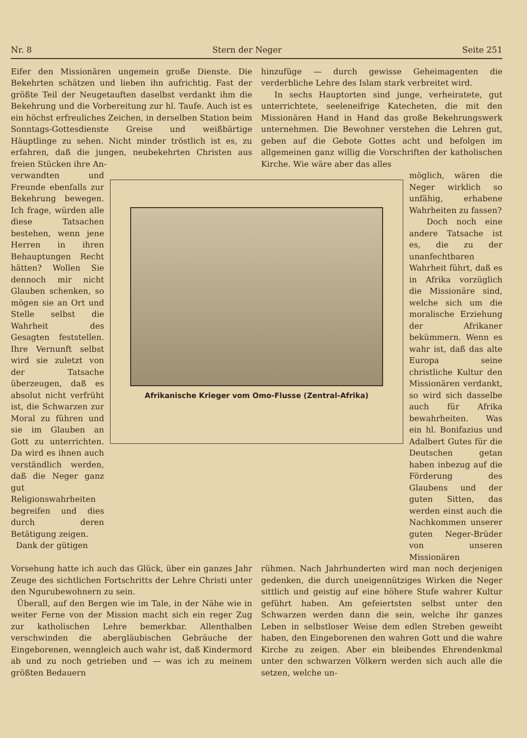Nr. 8 Stern der Neger Seite 251
Eifer den Missionären ungemein große Dienste. Die Bekehrten schätzen und lieben ihn aufrichtig. Fast der größte Teil der Neugetauften daselbst verdankt ihm die Bekehrung und die Vorbereitung zur hl. Taufe. Auch ist es ein höchst erfreuliches Zeichen, in derselben Station beim Sonntags-Gottesdienste Greise und weißbärtige Häuptlinge zu sehen. Nicht minder tröstlich ist es, zu erfahren, daß die jungen, neubekehrten Christen aus freien Stücken ihre An-
hinzufüge — durch gewisse Geheimagenten die verderbliche Lehre des Islam stark verbreitet wird.
In sechs Hauptorten sind junge, verheiratete, gut unterrichtete, seeleneifrige Katecheten, die mit den Missionären Hand in Hand das große Bekehrungswerk unternehmen. Die Bewohner verstehen die Lehren gut, geben auf die Gebote Gottes acht und befolgen im allgemeinen ganz willig die Vorschriften der katholischen Kirche. Wie wäre aber das alles
verwandten und Freunde ebenfalls zur Bekehrung bewegen. Ich frage, würden alle diese Tatsachen bestehen, wenn jene Herren in ihren Behauptungen Recht hätten? Wollen Sie dennoch mir nicht Glauben schenken, so mögen sie an Ort und Stelle selbst die Wahrheit des Gesagten feststellen. Ihre Vernunft selbst wird sie zuletzt von der Tatsache überzeugen, daß es absolut nicht verfrüht ist, die Schwarzen zur Moral zu führen und sie im Glauben an Gott zu unterrichten. Da wird es ihnen auch verständlich werden, daß die Neger ganz gut Religionswahrheiten begreifen und dies durch deren Betätigung zeigen.
Dank der gütigen
Afrikanische Krieger vom Omo-Flusse (Zentral-Afrika)
möglich, wären die Neger wirklich so unfähig, erhabene Wahrheiten zu fassen?
Doch noch eine andere Tatsache ist es, die zu der unanfechtbaren Wahrheit führt, daß es in Afrika vorzüglich die Missionäre sind, welche sich um die moralische Erziehung der Afrikaner bekümmern. Wenn es wahr ist, daß das alte Europa seine christliche Kultur den Missionären verdankt, so wird sich dasselbe auch für Afrika bewahrheiten. Was ein hl. Bonifazius und Adalbert Gutes für die Deutschen getan haben inbezug auf die Förderung des Glaubens und der guten Sitten, das werden einst auch die Nachkommen unserer guten Neger-Brüder von unseren Missionären
Vorsehung hatte ich auch das Glück, über ein ganzes Jahr Zeuge des sichtlichen Fortschritts der Lehre Christi unter den Ngurubewohnern zu sein.
Überall, auf den Bergen wie im Tale, in der Nähe wie in weiter Ferne von der Mission macht sich ein reger Zug zur katholischen Lehre bemerkbar. Allenthalben verschwinden die abergläubischen Gebräuche der Eingeborenen, wenngleich auch wahr ist, daß Kindermord ab und zu noch getrieben und — was ich zu meinem größten Bedauern
rühmen. Nach Jahrhunderten wird man noch derjenigen gedenken, die durch uneigennütziges Wirken die Neger sittlich und geistig auf eine höhere Stufe wahrer Kultur geführt haben. Am gefeiertsten selbst unter den Schwarzen werden dann die sein, welche ihr ganzes Leben in selbstloser Weise dem edlen Streben geweiht haben, den Eingeborenen den wahren Gott und die wahre Kirche zu zeigen. Aber ein bleibendes Ehrendenkmal unter den schwarzen Völkern werden sich auch alle die setzen, welche un-